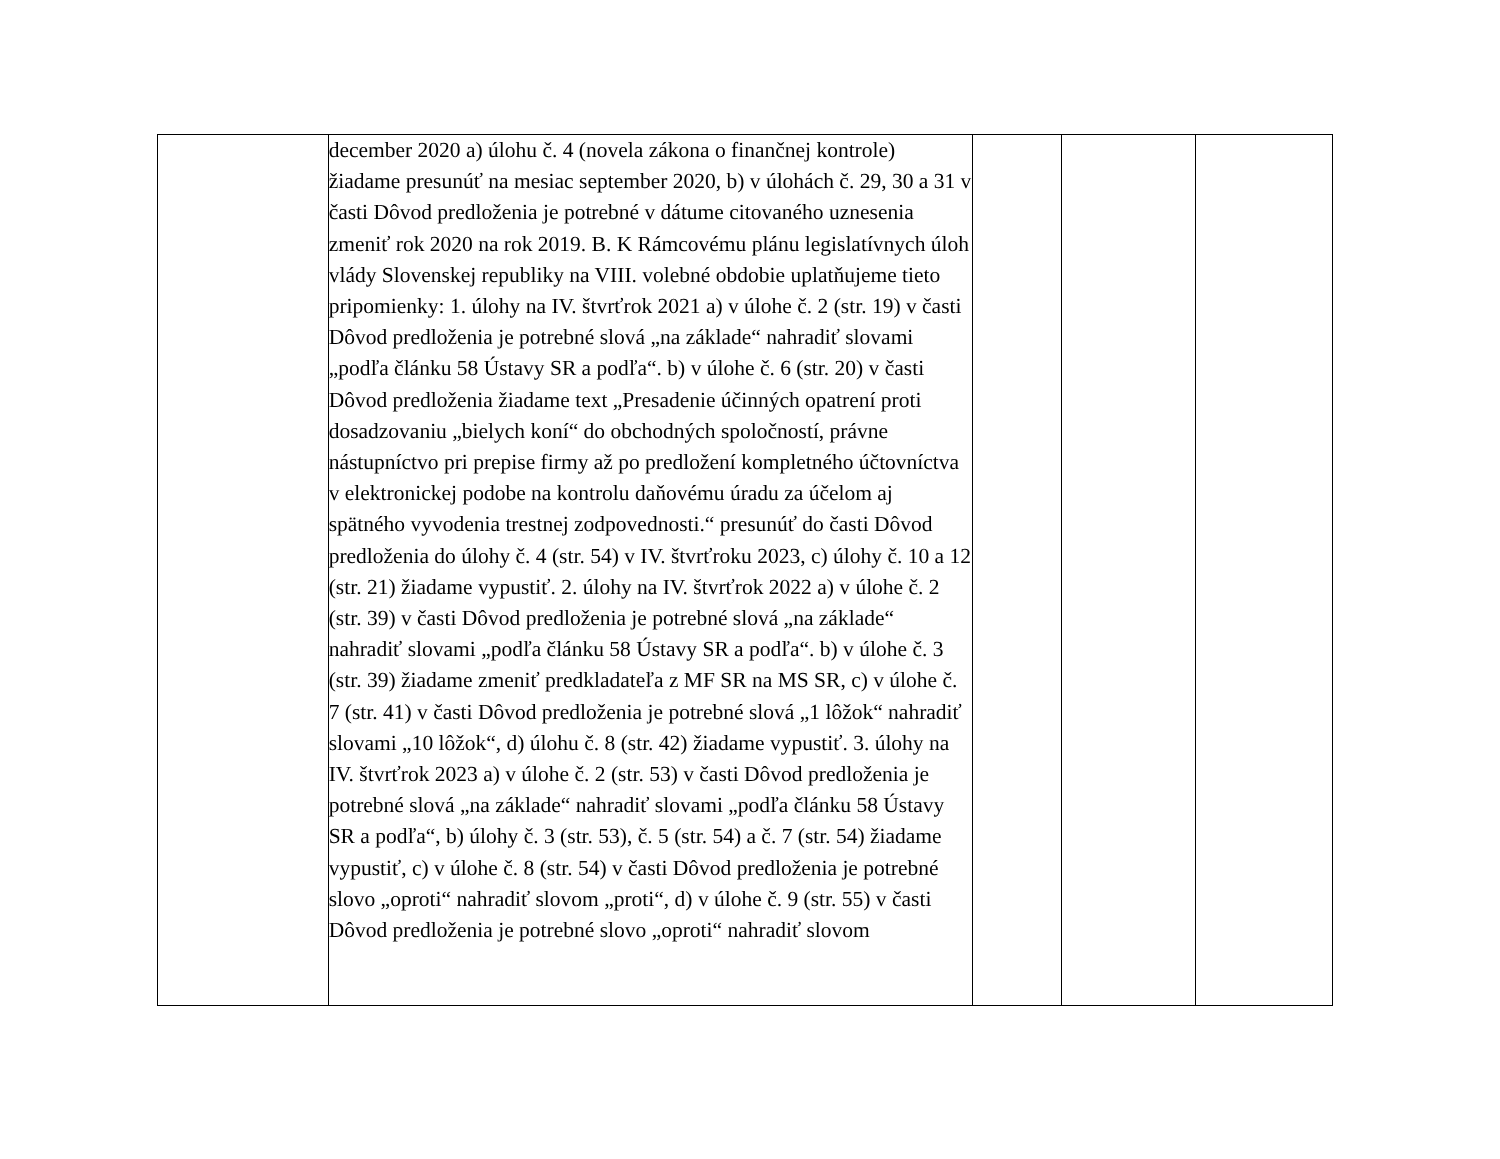| | december 2020 a) úlohu č. 4 (novela zákona o finančnej kontrole) žiadame presunúť na mesiac september 2020, b) v úlohách č. 29, 30 a 31 v časti Dôvod predloženia je potrebné v dátume citovaného uznesenia zmeniť rok 2020 na rok 2019. B. K Rámcovému plánu legislatívnych úloh vlády Slovenskej republiky na VIII. volebné obdobie uplatňujeme tieto pripomienky: 1. úlohy na IV. štvrťrok 2021 a) v úlohe č. 2 (str. 19) v časti Dôvod predloženia je potrebné slová „na základe“ nahradiť slovami „podľa článku 58 Ústavy SR a podľa“. b) v úlohe č. 6 (str. 20) v časti Dôvod predloženia žiadame text „Presadenie účinných opatrení proti dosadzovaniu „bielych koní“ do obchodných spoločností, právne nástupníctvo pri prepise firmy až po predložení kompletného účtovníctva v elektronickej podobe na kontrolu daňovému úradu za účelom aj spätného vyvodenia trestnej zodpovednosti.“ presunúť do časti Dôvod predloženia do úlohy č. 4 (str. 54) v IV. štvrťroku 2023, c) úlohy č. 10 a 12 (str. 21) žiadame vypustiť. 2. úlohy na IV. štvrťrok 2022 a) v úlohe č. 2 (str. 39) v časti Dôvod predloženia je potrebné slová „na základe“ nahradiť slovami „podľa článku 58 Ústavy SR a podľa“. b) v úlohe č. 3 (str. 39) žiadame zmeniť predkladateľa z MF SR na MS SR, c) v úlohe č. 7 (str. 41) v časti Dôvod predloženia je potrebné slová „1 lôžok“ nahradiť slovami „10 lôžok“, d) úlohu č. 8 (str. 42) žiadame vypustiť. 3. úlohy na IV. štvrťrok 2023 a) v úlohe č. 2 (str. 53) v časti Dôvod predloženia je potrebné slová „na základe“ nahradiť slovami „podľa článku 58 Ústavy SR a podľa“, b) úlohy č. 3 (str. 53), č. 5 (str. 54) a č. 7 (str. 54) žiadame vypustiť, c) v úlohe č. 8 (str. 54) v časti Dôvod predloženia je potrebné slovo „oproti“ nahradiť slovom „proti“, d) v úlohe č. 9 (str. 55) v časti Dôvod predloženia je potrebné slovo „oproti“ nahradiť slovom | | | |